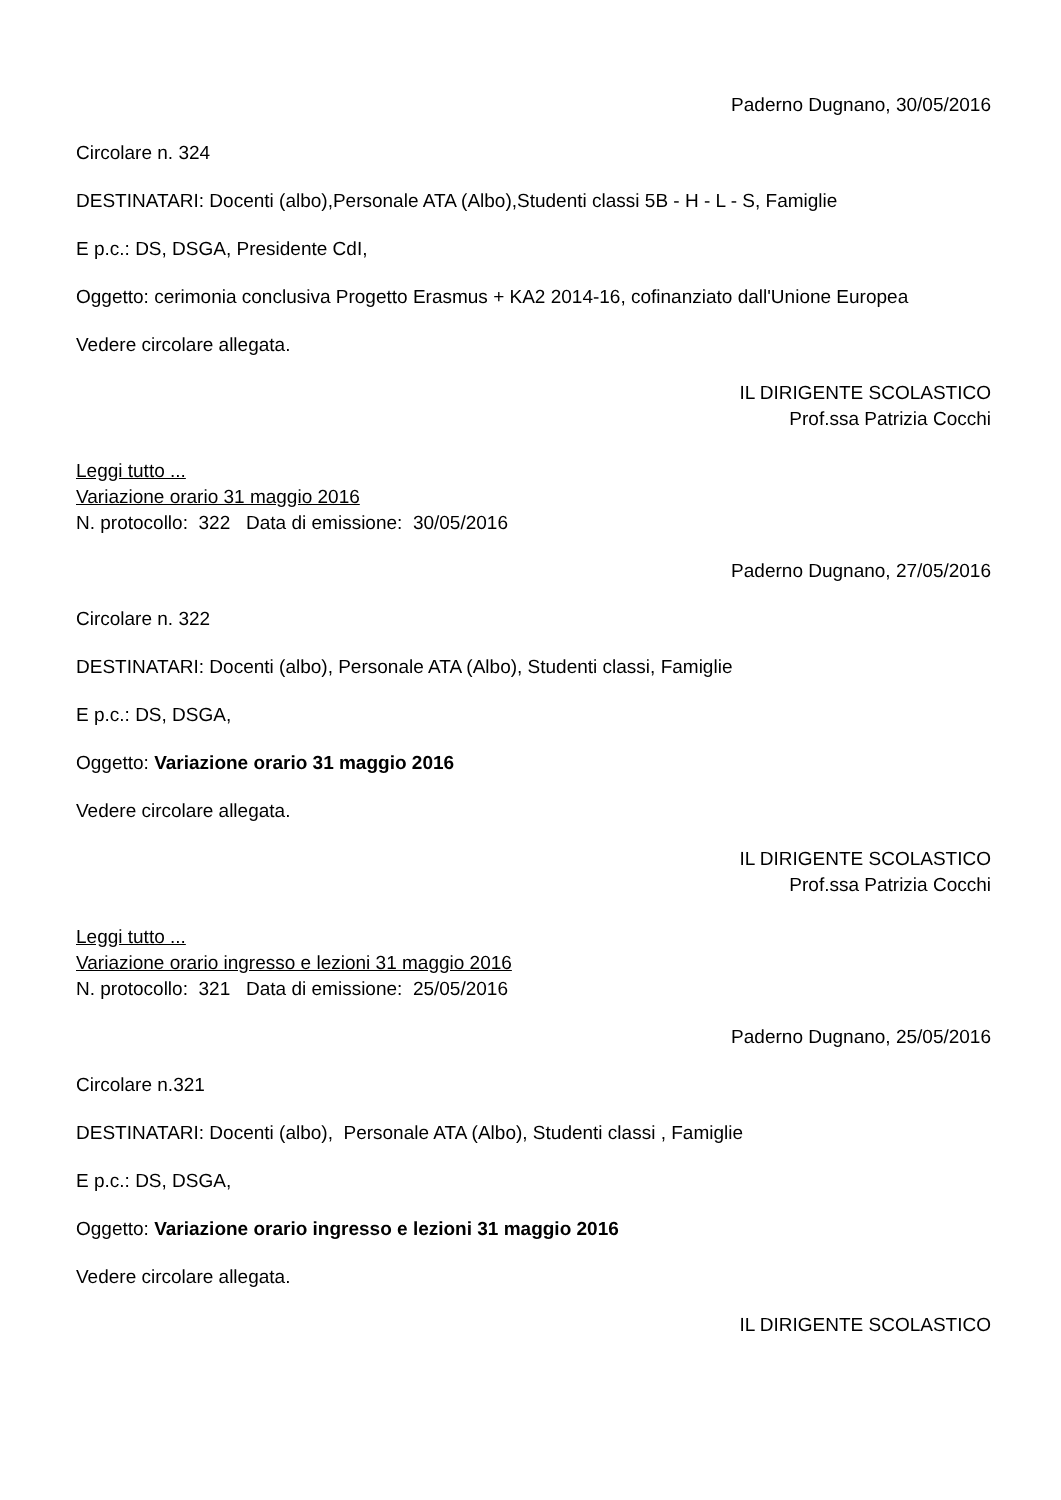Paderno Dugnano, 30/05/2016
Circolare n. 324
DESTINATARI: Docenti (albo),Personale ATA (Albo),Studenti classi 5B - H - L - S, Famiglie
E p.c.: DS, DSGA, Presidente CdI,
Oggetto: cerimonia conclusiva Progetto Erasmus + KA2 2014-16, cofinanziato dall'Unione Europea
Vedere circolare allegata.
IL DIRIGENTE SCOLASTICO
Prof.ssa Patrizia Cocchi
Leggi tutto ...
Variazione orario 31 maggio 2016
N. protocollo: 322 Data di emissione: 30/05/2016
Paderno Dugnano, 27/05/2016
Circolare n. 322
DESTINATARI: Docenti (albo), Personale ATA (Albo), Studenti classi, Famiglie
E p.c.: DS, DSGA,
Oggetto: Variazione orario 31 maggio 2016
Vedere circolare allegata.
IL DIRIGENTE SCOLASTICO
Prof.ssa Patrizia Cocchi
Leggi tutto ...
Variazione orario ingresso e lezioni 31 maggio 2016
N. protocollo: 321 Data di emissione: 25/05/2016
Paderno Dugnano, 25/05/2016
Circolare n.321
DESTINATARI: Docenti (albo), Personale ATA (Albo), Studenti classi , Famiglie
E p.c.: DS, DSGA,
Oggetto: Variazione orario ingresso e lezioni 31 maggio 2016
Vedere circolare allegata.
IL DIRIGENTE SCOLASTICO